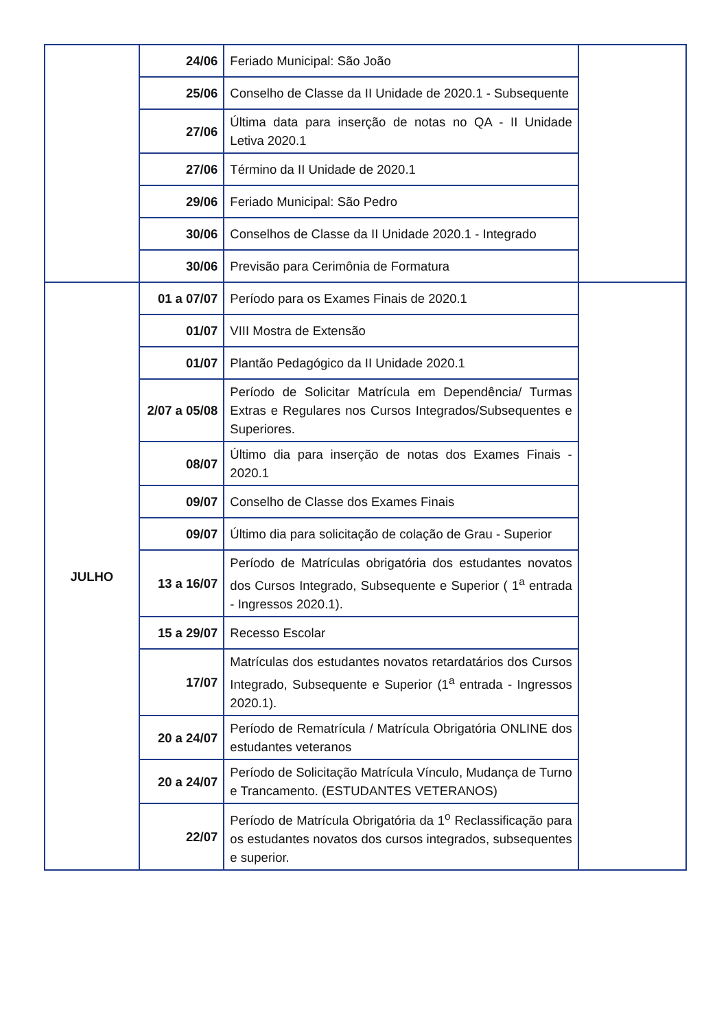| | 24/06 | Feriado Municipal: São João | |
| | 25/06 | Conselho de Classe da II Unidade de 2020.1 - Subsequente | |
| | 27/06 | Última data para inserção de notas no QA - II Unidade Letiva 2020.1 | |
| | 27/06 | Término da II Unidade de 2020.1 | |
| | 29/06 | Feriado Municipal: São Pedro | |
| | 30/06 | Conselhos de Classe da II Unidade 2020.1 - Integrado | |
| | 30/06 | Previsão para Cerimônia de Formatura | |
| JULHO | 01 a 07/07 | Período para os Exames Finais de 2020.1 | |
| | 01/07 | VIII Mostra de Extensão | |
| | 01/07 | Plantão Pedagógico da II Unidade 2020.1 | |
| | 2/07 a 05/08 | Período de Solicitar Matrícula em Dependência/ Turmas Extras e Regulares nos Cursos Integrados/Subsequentes e Superiores. | |
| | 08/07 | Último dia para inserção de notas dos Exames Finais - 2020.1 | |
| | 09/07 | Conselho de Classe dos Exames Finais | |
| | 09/07 | Último dia para solicitação de colação de Grau - Superior | |
| | 13 a 16/07 | Período de Matrículas obrigatória dos estudantes novatos dos Cursos Integrado, Subsequente e Superior ( 1<sup>a</sup> entrada - Ingressos 2020.1). | |
| | 15 a 29/07 | Recesso Escolar | |
| | 17/07 | Matrículas dos estudantes novatos retardatários dos Cursos Integrado, Subsequente e Superior (1<sup>a</sup> entrada - Ingressos 2020.1). | |
| | 20 a 24/07 | Período de Rematrícula / Matrícula Obrigatória ONLINE dos estudantes veteranos | |
| | 20 a 24/07 | Período de Solicitação Matrícula Vínculo, Mudança de Turno e Trancamento. (ESTUDANTES VETERANOS) | |
| | 22/07 | Período de Matrícula Obrigatória da 1<sup>o</sup> Reclassificação para os estudantes novatos dos cursos integrados, subsequentes e superior. | |